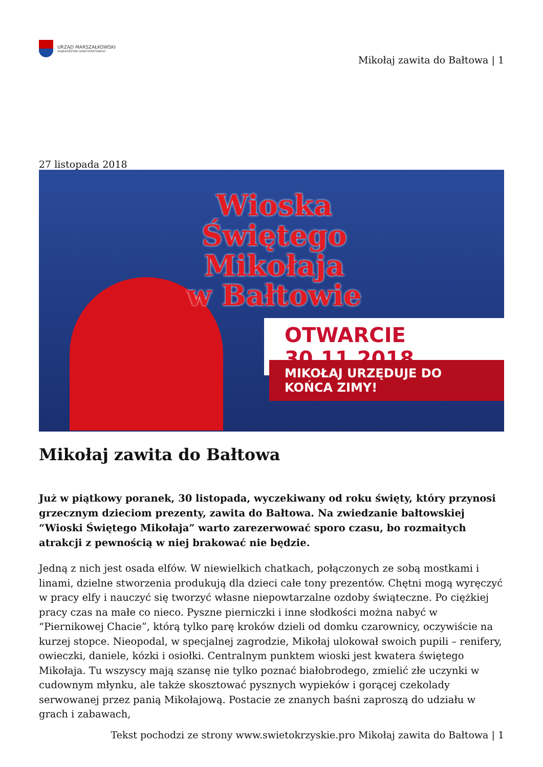URZĄD MARSZAŁKOWSKI
WOJEWÓDZTWA ŚWIĘTOKRZYSKIEGO
Mikołaj zawita do Bałtowa | 1
27 listopada 2018
Wioska
Świętego Mikołaja
w Bałtowie
OTWARCIE 30.11.2018
MIKOŁAJ URZĘDUJE DO KOŃCA ZIMY!
Mikołaj zawita do Bałtowa
Już w piątkowy poranek, 30 listopada, wyczekiwany od roku święty, który przynosi grzecznym dzieciom prezenty, zawita do Bałtowa. Na zwiedzanie bałtowskiej “Wioski Świętego Mikołaja” warto zarezerwować sporo czasu, bo rozmaitych atrakcji z pewnością w niej brakować nie będzie.
Jedną z nich jest osada elfów. W niewielkich chatkach, połączonych ze sobą mostkami i linami, dzielne stworzenia produkują dla dzieci całe tony prezentów. Chętni mogą wyręczyć w pracy elfy i nauczyć się tworzyć własne niepowtarzalne ozdoby świąteczne. Po ciężkiej pracy czas na małe co nieco. Pyszne pierniczki i inne słodkości można nabyć w “Piernikowej Chacie”, którą tylko parę kroków dzieli od domku czarownicy, oczywiście na kurzej stopce. Nieopodal, w specjalnej zagrodzie, Mikołaj ulokował swoich pupili – renifery, owieczki, daniele, kózki i osiołki. Centralnym punktem wioski jest kwatera świętego Mikołaja. Tu wszyscy mają szansę nie tylko poznać białobrodego, zmielić złe uczynki w cudownym młynku, ale także skosztować pysznych wypieków i gorącej czekolady serwowanej przez panią Mikołajową. Postacie ze znanych baśni zaproszą do udziału w grach i zabawach,
Tekst pochodzi ze strony www.swietokrzyskie.pro Mikołaj zawita do Bałtowa | 1